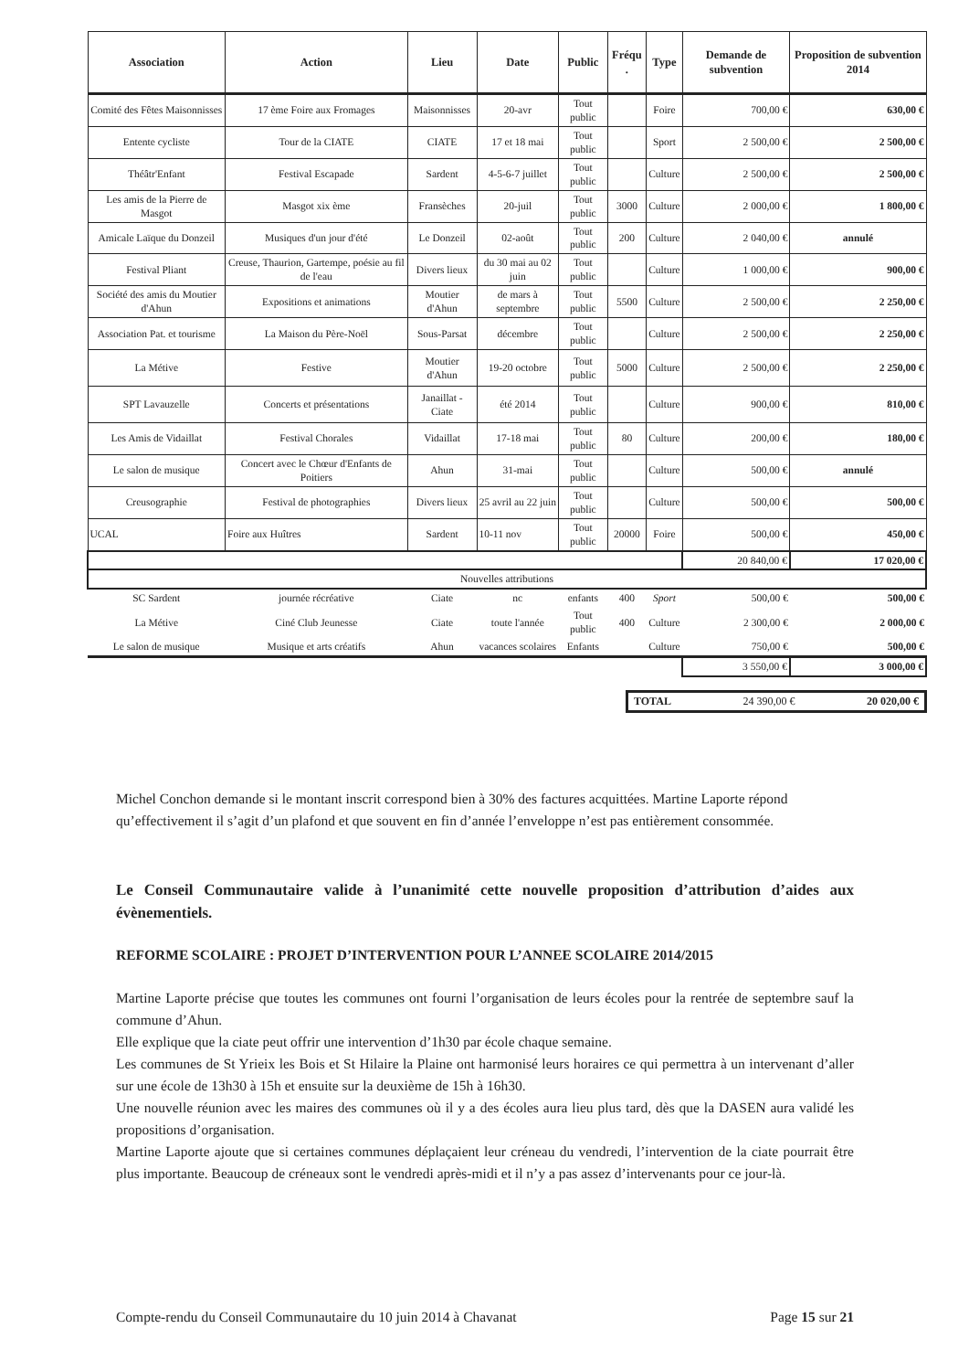| Association | Action | Lieu | Date | Public | Fréqu . | Type | Demande de subvention | Proposition de subvention 2014 |
| --- | --- | --- | --- | --- | --- | --- | --- | --- |
| Comité des Fêtes Maisonnisses | 17 ème Foire aux Fromages | Maisonnisses | 20-avr | Tout public | | Foire | 700,00 € | 630,00 € |
| Entente cycliste | Tour de la CIATE | CIATE | 17 et 18 mai | Tout public | | Sport | 2 500,00 € | 2 500,00 € |
| Théâtr'Enfant | Festival Escapade | Sardent | 4-5-6-7 juillet | Tout public | | Culture | 2 500,00 € | 2 500,00 € |
| Les amis de la Pierre de Masgot | Masgot xix ème | Fransèches | 20-juil | Tout public | 3000 | Culture | 2 000,00 € | 1 800,00 € |
| Amicale Laïque du Donzeil | Musiques d'un jour d'été | Le Donzeil | 02-août | Tout public | 200 | Culture | 2 040,00 € | annulé |
| Festival Pliant | Creuse, Thaurion, Gartempe, poésie au fil de l'eau | Divers lieux | du 30 mai au 02 juin | Tout public | | Culture | 1 000,00 € | 900,00 € |
| Société des amis du Moutier d'Ahun | Expositions et animations | Moutier d'Ahun | de mars à septembre | Tout public | 5500 | Culture | 2 500,00 € | 2 250,00 € |
| Association Pat. et tourisme | La Maison du Père-Noël | Sous-Parsat | décembre | Tout public | | Culture | 2 500,00 € | 2 250,00 € |
| La Métive | Festive | Moutier d'Ahun | 19-20 octobre | Tout public | 5000 | Culture | 2 500,00 € | 2 250,00 € |
| SPT Lavauzelle | Concerts et présentations | Janaillat - Ciate | été 2014 | Tout public | | Culture | 900,00 € | 810,00 € |
| Les Amis de Vidaillat | Festival Chorales | Vidaillat | 17-18 mai | Tout public | 80 | Culture | 200,00 € | 180,00 € |
| Le salon de musique | Concert avec le Chœur d'Enfants de Poitiers | Ahun | 31-mai | Tout public | | Culture | 500,00 € | annulé |
| Creusographie | Festival de photographies | Divers lieux | 25 avril au 22 juin | Tout public | | Culture | 500,00 € | 500,00 € |
| UCAL | Foire aux Huîtres | Sardent | 10-11 nov | Tout public | 20000 | Foire | 500,00 € | 450,00 € |
| | | | | | | | 20 840,00 € | 17 020,00 € |
| Nouvelles attributions | | | | | | | | |
| SC Sardent | journée récréative | Ciate | nc | enfants | 400 | Sport | 500,00 € | 500,00 € |
| La Métive | Ciné Club Jeunesse | Ciate | toute l'année | Tout public | 400 | Culture | 2 300,00 € | 2 000,00 € |
| Le salon de musique | Musique et arts créatifs | Ahun | vacances scolaires | Enfants | | Culture | 750,00 € | 500,00 € |
| | | | | | | | 3 550,00 € | 3 000,00 € |
TOTAL 24 390,00 € 20 020,00 €
Michel Conchon demande si le montant inscrit correspond bien à 30% des factures acquittées. Martine Laporte répond qu’effectivement il s’agit d’un plafond et que souvent en fin d’année l’enveloppe n’est pas entièrement consommée.
Le Conseil Communautaire valide à l’unanimité cette nouvelle proposition d’attribution d’aides aux évènementiels.
REFORME SCOLAIRE : PROJET D’INTERVENTION POUR L’ANNEE SCOLAIRE 2014/2015
Martine Laporte précise que toutes les communes ont fourni l’organisation de leurs écoles pour la rentrée de septembre sauf la commune d’Ahun.
Elle explique que la ciate peut offrir une intervention d’1h30 par école chaque semaine.
Les communes de St Yrieix les Bois et St Hilaire la Plaine ont harmonisé leurs horaires ce qui permettra à un intervenant d’aller sur une école de 13h30 à 15h et ensuite sur la deuxième de 15h à 16h30.
Une nouvelle réunion avec les maires des communes où il y a des écoles aura lieu plus tard, dès que la DASEN aura validé les propositions d’organisation.
Martine Laporte ajoute que si certaines communes déplaçaient leur créneau du vendredi, l’intervention de la ciate pourrait être plus importante. Beaucoup de créneaux sont le vendredi après-midi et il n’y a pas assez d’intervenants pour ce jour-là.
Compte-rendu du Conseil Communautaire du 10 juin 2014 à Chavanat Page 15 sur 21